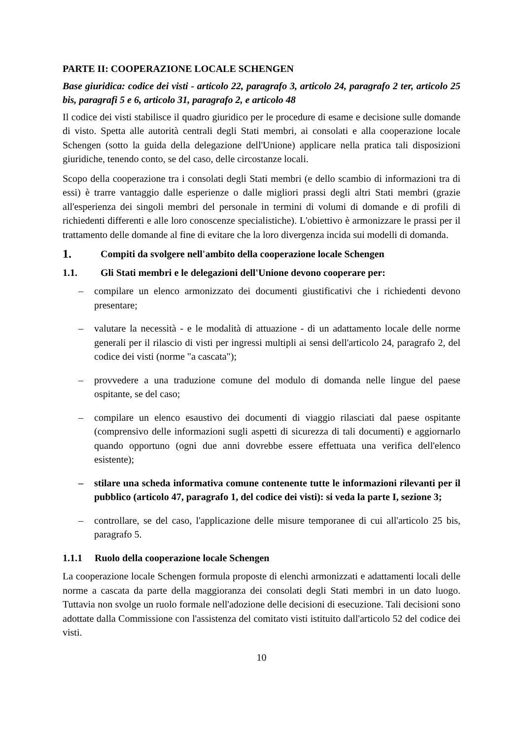PARTE II: COOPERAZIONE LOCALE SCHENGEN
Base giuridica: codice dei visti - articolo 22, paragrafo 3, articolo 24, paragrafo 2 ter, articolo 25 bis, paragrafi 5 e 6, articolo 31, paragrafo 2, e articolo 48
Il codice dei visti stabilisce il quadro giuridico per le procedure di esame e decisione sulle domande di visto. Spetta alle autorità centrali degli Stati membri, ai consolati e alla cooperazione locale Schengen (sotto la guida della delegazione dell'Unione) applicare nella pratica tali disposizioni giuridiche, tenendo conto, se del caso, delle circostanze locali.
Scopo della cooperazione tra i consolati degli Stati membri (e dello scambio di informazioni tra di essi) è trarre vantaggio dalle esperienze o dalle migliori prassi degli altri Stati membri (grazie all'esperienza dei singoli membri del personale in termini di volumi di domande e di profili di richiedenti differenti e alle loro conoscenze specialistiche). L'obiettivo è armonizzare le prassi per il trattamento delle domande al fine di evitare che la loro divergenza incida sui modelli di domanda.
1. Compiti da svolgere nell'ambito della cooperazione locale Schengen
1.1. Gli Stati membri e le delegazioni dell'Unione devono cooperare per:
– compilare un elenco armonizzato dei documenti giustificativi che i richiedenti devono presentare;
– valutare la necessità - e le modalità di attuazione - di un adattamento locale delle norme generali per il rilascio di visti per ingressi multipli ai sensi dell'articolo 24, paragrafo 2, del codice dei visti (norme "a cascata");
– provvedere a una traduzione comune del modulo di domanda nelle lingue del paese ospitante, se del caso;
– compilare un elenco esaustivo dei documenti di viaggio rilasciati dal paese ospitante (comprensivo delle informazioni sugli aspetti di sicurezza di tali documenti) e aggiornarlo quando opportuno (ogni due anni dovrebbe essere effettuata una verifica dell'elenco esistente);
– stilare una scheda informativa comune contenente tutte le informazioni rilevanti per il pubblico (articolo 47, paragrafo 1, del codice dei visti): si veda la parte I, sezione 3;
– controllare, se del caso, l'applicazione delle misure temporanee di cui all'articolo 25 bis, paragrafo 5.
1.1.1 Ruolo della cooperazione locale Schengen
La cooperazione locale Schengen formula proposte di elenchi armonizzati e adattamenti locali delle norme a cascata da parte della maggioranza dei consolati degli Stati membri in un dato luogo. Tuttavia non svolge un ruolo formale nell'adozione delle decisioni di esecuzione. Tali decisioni sono adottate dalla Commissione con l'assistenza del comitato visti istituito dall'articolo 52 del codice dei visti.
10